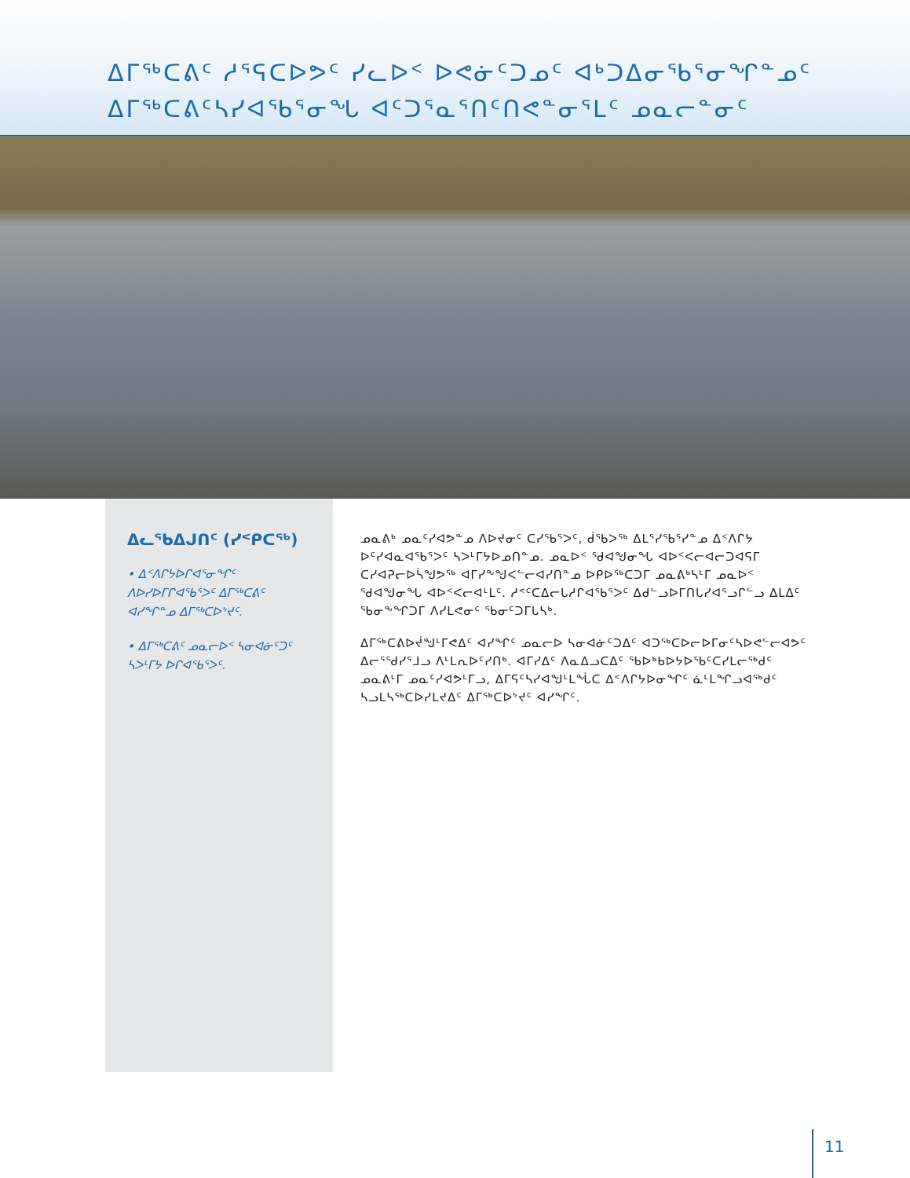ᐃᒥᖅᑕᕕᑦ ᓱᕐᕋᑕᐅᕗᑦ ᓯᓚᐅᑉ ᐅᕙᓃᑦᑐᓄᑦ ᐊᒃᑐᐃᓂᖃᕐᓂᖏᓐᓄᑦ
ᐃᒥᖅᑕᕕᑦᓴᓯᐊᖃᕐᓂᖓ ᐊᑦᑐᕐᓇᕐᑎᑦᑎᕙᓐᓂᕐᒪᑦ ᓄᓇᓕᓐᓂᑦ
ᐃᓚᖃᐃᒍᑎᑦ (ᓯᑉᑭᑕᖅ)
• ᐃᑉᐱᒋᔭᐅᒋᐊᕐᓂᖏᑦ ᐱᐅᓯᐅᒥᒋᐊᖃᕐᐳᑦ ᐃᒥᖅᑕᕕᑦ ᐊᓯᖏᓐᓄ ᐃᒥᖅᑕᐅᔾᔪᑦ.
• ᐃᒥᖅᑕᕕᑦ ᓄᓇᓕᐅᑉ ᓴᓂᐊᓃᑦᑐᑦ ᓴᐳᒻᒥᔭ ᐅᒋᐊᖃᕐᐳᑦ.
ᓄᓇᕕᒃ ᓄᓇᑦᓯᐊᕗᓐᓄ ᐱᐅᔪᓂᑦ ᑕᓯᖃᕐᐳᑦ, ᑰᖃᐳᖅ ᐃᒪᕐᓯᖃᕐᓯᓐᓄ ᐃᑉᐱᒋᔭ ᐅᑦᓯᐊᓇᐊᖃᕐᐳᑦ ᓴᐳᒻᒥᔭᐅᓄᑎᓐᓄ. ᓄᓇᐅᑉ ᖁᐊᖑᓂᖓ ᐊᐅᑉᐸᓕᐊᓕᑐᐊᕋᒥ ᑕᓯᐊᕈᓕᐅᓵᖑᕗᖅ ᐊᒥᓯᖕᖑᐸᓪᓕᐊᓯᑎᓐᓄ ᐅᑭᐅᖅᑕᑐᒥ ᓄᓇᕕᒃᓴᒻᒥ ᓄᓇᐅᑉ ᖁᐊᖑᓂᖓ ᐊᐅᑉᐸᓕᐊᒻᒪᑦ. ᓱᕝᑦᑕᐃᓕᒐᓱᒋᐊᖃᕐᐳᑦ ᐃᑯᓪᓗᐅᒥᑎᒐᓯᐊᕐᓗᒋᓪᓗ ᐃᒪᐃᑦ ᖃᓂᖕᖏᑐᒥ ᐱᓯᒪᕙᓂᑦ ᖃᓂᑦᑐᒥᒐᓴᒃ.
ᐃᒥᖅᑕᕕᐅᔫᖑᒻᒥᕙᐃᑦ ᐊᓯᖏᑦ ᓄᓇᓕᐅ ᓴᓂᐊᓃᑦᑐᐃᑦ ᐊᑐᖅᑕᐅᓕᐅᒥᓂᑦᓴᐅᕙᓪᓕᐊᕗᑦ ᐃᓕᕐᖁᓯᕐᒧᓗ ᐱᒻᒪᕆᐅᑦᓯᑎᒃ. ᐊᒥᓯᐃᑦ ᐱᓇᐃᓗᑕᐃᑦ ᖃᐅᒃᑲᐅᔭᐅᖃᑦᑕᓯᒪᓕᖅᑯᑦ ᓄᓇᕕᒻᒥ ᓄᓇᑦᓯᐊᕗᒻᒥᓗ, ᐃᒥᕋᑦᓴᓯᐊᖑᒻᒪᖔᑕ ᐃᑉᐱᒋᔭᐅᓂᖏᑦ ᓈᒻᒪᖏᓗᐊᖅᑯᑦ ᓴᓗᒪᓴᖅᑕᐅᓯᒪᔪᐃᑦ ᐃᒥᖅᑕᐅᔾᔪᑦ ᐊᓯᖏᑦ.
11